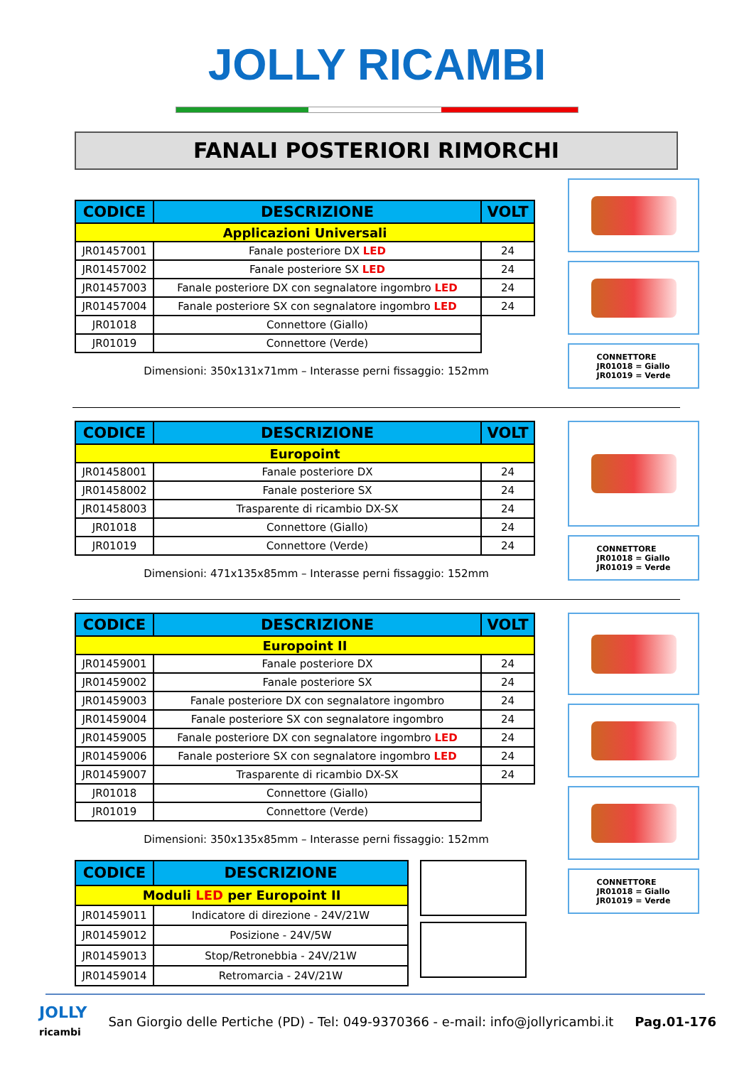JOLLY RICAMBI
FANALI POSTERIORI RIMORCHI
| CODICE | DESCRIZIONE | VOLT |
| --- | --- | --- |
| Applicazioni Universali | | |
| JR01457001 | Fanale posteriore DX LED | 24 |
| JR01457002 | Fanale posteriore SX LED | 24 |
| JR01457003 | Fanale posteriore DX con segnalatore ingombro LED | 24 |
| JR01457004 | Fanale posteriore SX con segnalatore ingombro LED | 24 |
| JR01018 | Connettore (Giallo) | |
| JR01019 | Connettore (Verde) | |
Dimensioni: 350x131x71mm – Interasse perni fissaggio: 152mm
CONNETTORE
JR01018 = Giallo
JR01019 = Verde
| CODICE | DESCRIZIONE | VOLT |
| --- | --- | --- |
| Europoint | | |
| JR01458001 | Fanale posteriore DX | 24 |
| JR01458002 | Fanale posteriore SX | 24 |
| JR01458003 | Trasparente di ricambio DX-SX | 24 |
| JR01018 | Connettore (Giallo) | 24 |
| JR01019 | Connettore (Verde) | 24 |
Dimensioni: 471x135x85mm – Interasse perni fissaggio: 152mm
CONNETTORE
JR01018 = Giallo
JR01019 = Verde
| CODICE | DESCRIZIONE | VOLT |
| --- | --- | --- |
| Europoint II | | |
| JR01459001 | Fanale posteriore DX | 24 |
| JR01459002 | Fanale posteriore SX | 24 |
| JR01459003 | Fanale posteriore DX con segnalatore ingombro | 24 |
| JR01459004 | Fanale posteriore SX con segnalatore ingombro | 24 |
| JR01459005 | Fanale posteriore DX con segnalatore ingombro LED | 24 |
| JR01459006 | Fanale posteriore SX con segnalatore ingombro LED | 24 |
| JR01459007 | Trasparente di ricambio DX-SX | 24 |
| JR01018 | Connettore (Giallo) | |
| JR01019 | Connettore (Verde) | |
Dimensioni: 350x135x85mm – Interasse perni fissaggio: 152mm
| CODICE | DESCRIZIONE |
| --- | --- |
| Moduli LED per Europoint II | |
| JR01459011 | Indicatore di direzione - 24V/21W |
| JR01459012 | Posizione - 24V/5W |
| JR01459013 | Stop/Retronebbia - 24V/21W |
| JR01459014 | Retromarcia - 24V/21W |
CONNETTORE
JR01018 = Giallo
JR01019 = Verde
JOLLY
ricambi San Giorgio delle Pertiche (PD) - Tel: 049-9370366 - e-mail: info@jollyricambi.it Pag.01-176